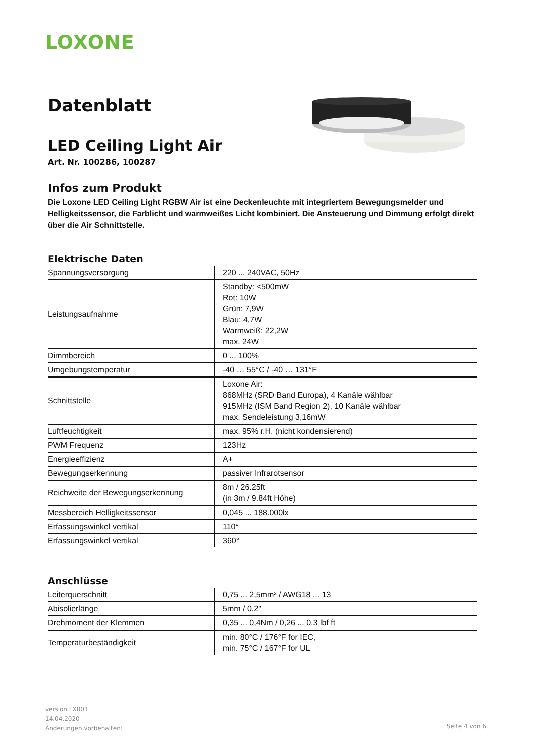LOXONE
Datenblatt
LED Ceiling Light Air
Art. Nr. 100286, 100287
Infos zum Produkt
Die Loxone LED Ceiling Light RGBW Air ist eine Deckenleuchte mit integriertem Bewegungsmelder und Helligkeitssensor, die Farblicht und warmweißes Licht kombiniert. Die Ansteuerung und Dimmung erfolgt direkt über die Air Schnittstelle.
Elektrische Daten
| Spannungsversorgung | 220 ... 240VAC, 50Hz |
| Leistungsaufnahme | Standby: <500mW Rot: 10W Grün: 7,9W Blau: 4,7W Warmweiß: 22,2W max. 24W |
| Dimmbereich | 0 ... 100% |
| Umgebungstemperatur | -40 … 55°C / -40 … 131°F |
| Schnittstelle | Loxone Air: 868MHz (SRD Band Europa), 4 Kanäle wählbar 915MHz (ISM Band Region 2), 10 Kanäle wählbar max. Sendeleistung 3,16mW |
| Luftfeuchtigkeit | max. 95% r.H. (nicht kondensierend) |
| PWM Frequenz | 123Hz |
| Energieeffizienz | A+ |
| Bewegungserkennung | passiver Infrarotsensor |
| Reichweite der Bewegungserkennung | 8m / 26.25ft (in 3m / 9.84ft Höhe) |
| Messbereich Helligkeitssensor | 0,045 ... 188.000lx |
| Erfassungswinkel vertikal | 110° |
| Erfassungswinkel vertikal | 360° |
Anschlüsse
| Leiterquerschnitt | 0,75 ... 2,5mm² / AWG18 ... 13 |
| Abisolierlänge | 5mm / 0,2" |
| Drehmoment der Klemmen | 0,35 ... 0,4Nm / 0,26 ... 0,3 lbf ft |
| Temperaturbeständigkeit | min. 80°C / 176°F for IEC, min. 75°C / 167°F for UL |
version LX001
14.04.2020
Änderungen vorbehalten!
Seite 4 von 6